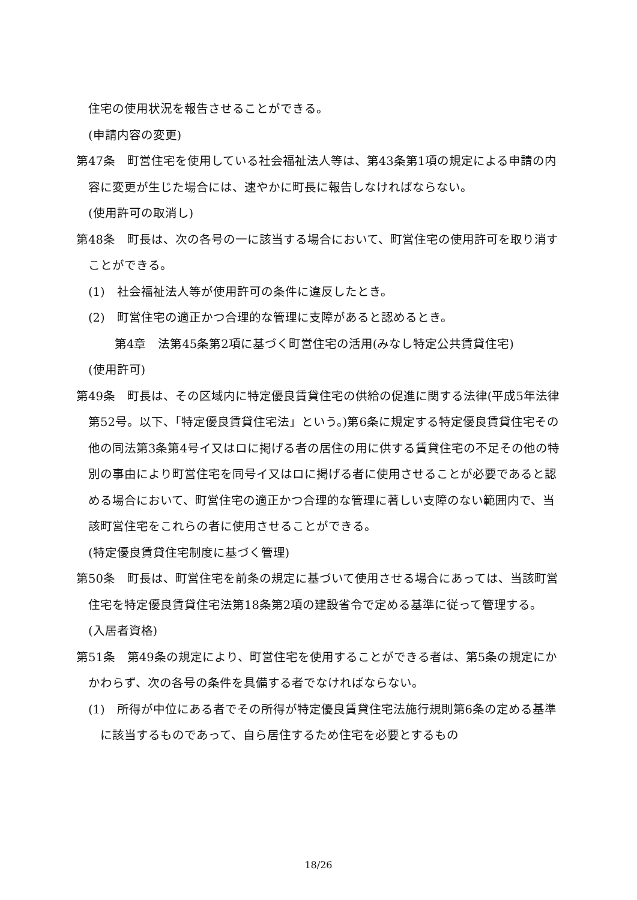住宅の使用状況を報告させることができる。
(申請内容の変更)
第47条　町営住宅を使用している社会福祉法人等は、第43条第1項の規定による申請の内容に変更が生じた場合には、速やかに町長に報告しなければならない。
(使用許可の取消し)
第48条　町長は、次の各号の一に該当する場合において、町営住宅の使用許可を取り消すことができる。
(1)　社会福祉法人等が使用許可の条件に違反したとき。
(2)　町営住宅の適正かつ合理的な管理に支障があると認めるとき。
第4章　法第45条第2項に基づく町営住宅の活用(みなし特定公共賃貸住宅)
(使用許可)
第49条　町長は、その区域内に特定優良賃貸住宅の供給の促進に関する法律(平成5年法律第52号。以下、「特定優良賃貸住宅法」という。)第6条に規定する特定優良賃貸住宅その他の同法第3条第4号イ又はロに掲げる者の居住の用に供する賃貸住宅の不足その他の特別の事由により町営住宅を同号イ又はロに掲げる者に使用させることが必要であると認める場合において、町営住宅の適正かつ合理的な管理に著しい支障のない範囲内で、当該町営住宅をこれらの者に使用させることができる。
(特定優良賃貸住宅制度に基づく管理)
第50条　町長は、町営住宅を前条の規定に基づいて使用させる場合にあっては、当該町営住宅を特定優良賃貸住宅法第18条第2項の建設省令で定める基準に従って管理する。
(入居者資格)
第51条　第49条の規定により、町営住宅を使用することができる者は、第5条の規定にかかわらず、次の各号の条件を具備する者でなければならない。
(1)　所得が中位にある者でその所得が特定優良賃貸住宅法施行規則第6条の定める基準に該当するものであって、自ら居住するため住宅を必要とするもの
18/26